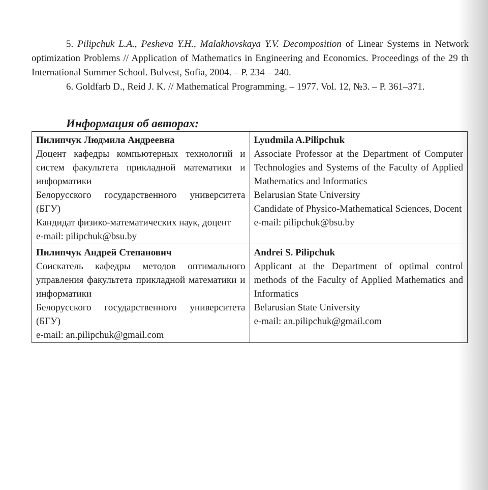5. Pilipchuk L.A., Pesheva Y.H., Malakhovskaya Y.V. Decomposition of Linear Systems in Network optimization Problems // Application of Mathematics in Engineering and Economics. Proceedings of the 29 th International Summer School. Bulvest, Sofia, 2004. – P. 234 – 240.
6. Goldfarb D., Reid J. K. // Mathematical Programming. – 1977. Vol. 12, №3. – P. 361–371.
Информация об авторах:
| Пилипчук Людмила Андреевна Доцент кафедры компьютерных технологий и систем факультета прикладной математики и информатики Белорусского государственного университета (БГУ) Кандидат физико-математических наук, доцент e-mail: pilipchuk@bsu.by | Lyudmila A.Pilipchuk Associate Professor at the Department of Computer Technologies and Systems of the Faculty of Applied Mathematics and Informatics Belarusian State University Candidate of Physico-Mathematical Sciences, Docent e-mail: pilipchuk@bsu.by |
| Пилипчук Андрей Степанович Соискатель кафедры методов оптимального управления факультета прикладной математики и информатики Белорусского государственного университета (БГУ) e-mail: an.pilipchuk@gmail.com | Andrei S. Pilipchuk Applicant at the Department of optimal control methods of the Faculty of Applied Mathematics and Informatics Belarusian State University e-mail: an.pilipchuk@gmail.com |